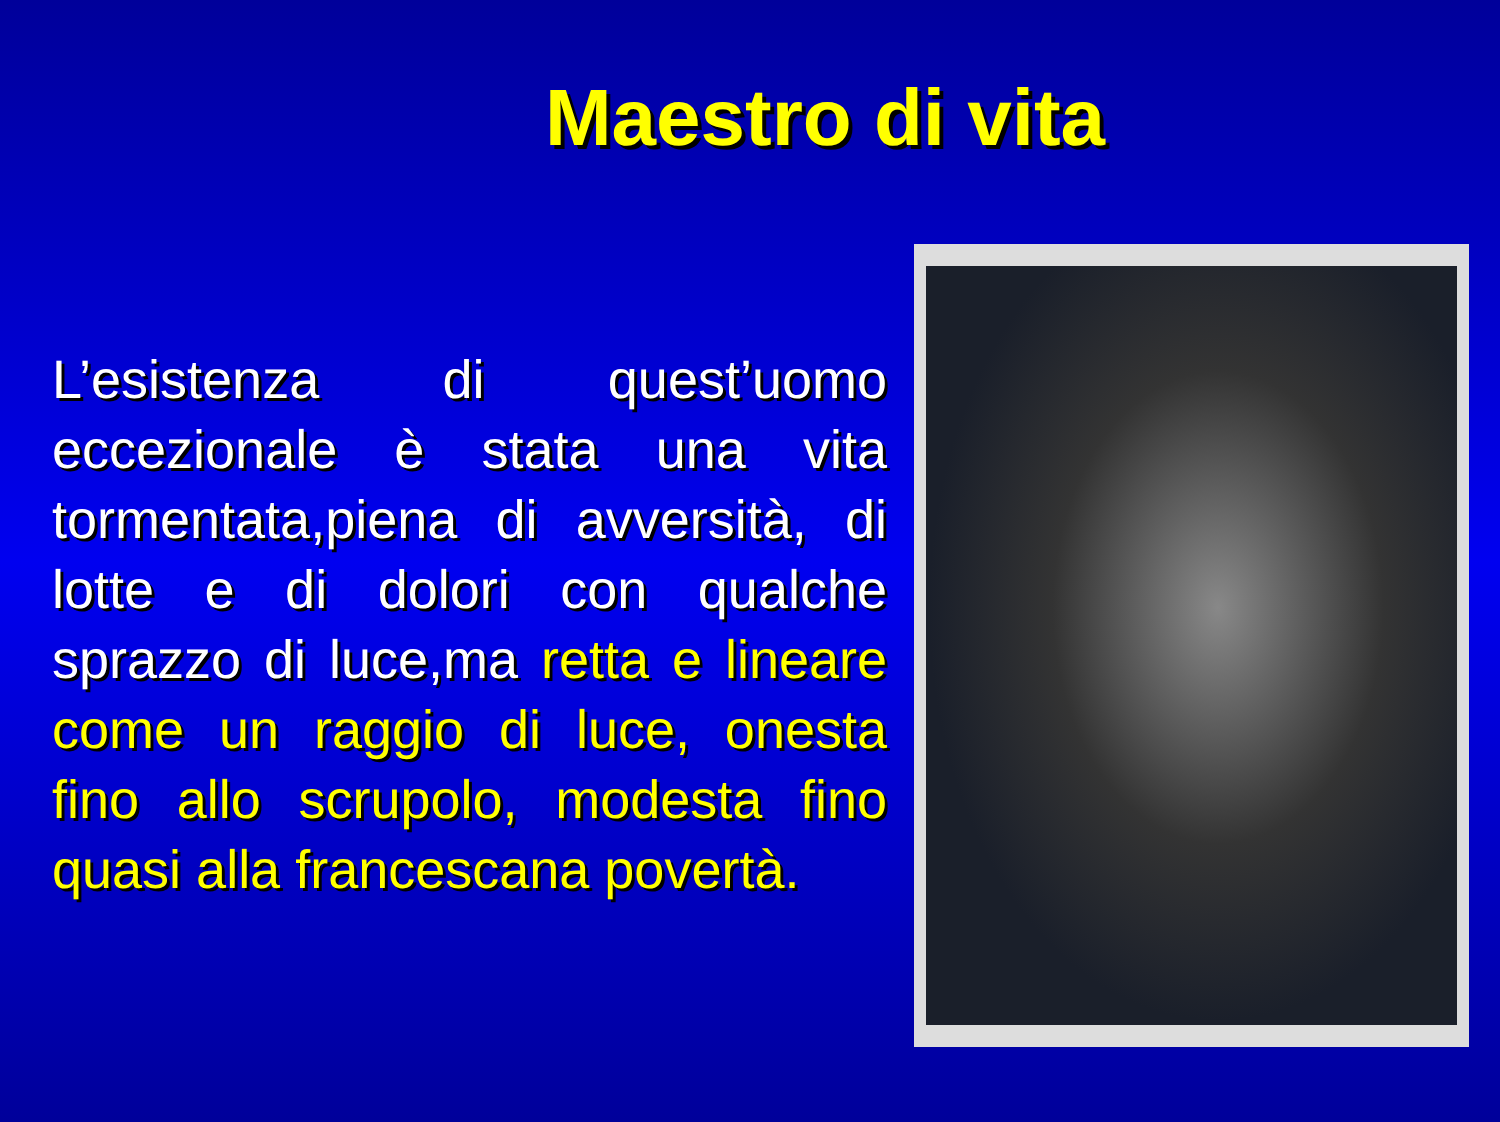Maestro di vita
L’esistenza di quest’uomo eccezionale è stata una vita tormentata,piena di avversità, di lotte e di dolori con qualche sprazzo di luce,ma retta e lineare come un raggio di luce, onesta fino allo scrupolo, modesta fino quasi alla francescana povertà.